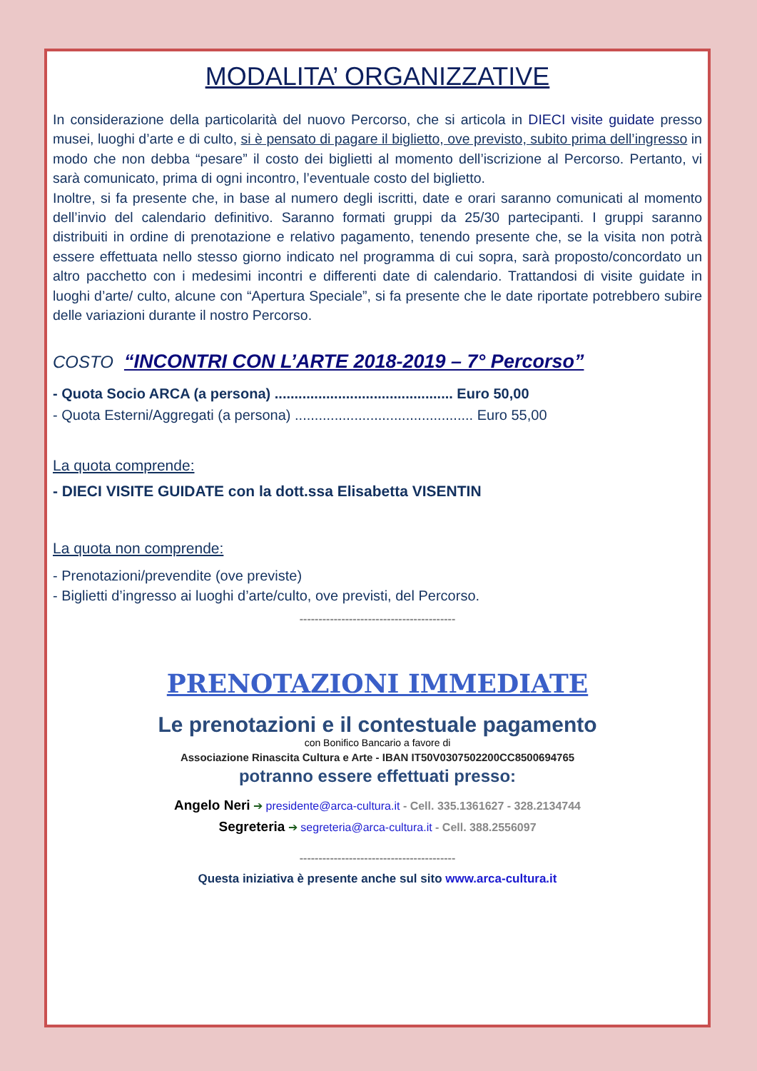MODALITA’ ORGANIZZATIVE
In considerazione della particolarità del nuovo Percorso, che si articola in DIECI visite guidate presso musei, luoghi d’arte e di culto, si è pensato di pagare il biglietto, ove previsto, subito prima dell’ingresso in modo che non debba “pesare” il costo dei biglietti al momento dell’iscrizione al Percorso. Pertanto, vi sarà comunicato, prima di ogni incontro, l’eventuale costo del biglietto.
Inoltre, si fa presente che, in base al numero degli iscritti, date e orari saranno comunicati al momento dell’invio del calendario definitivo. Saranno formati gruppi da 25/30 partecipanti. I gruppi saranno distribuiti in ordine di prenotazione e relativo pagamento, tenendo presente che, se la visita non potrà essere effettuata nello stesso giorno indicato nel programma di cui sopra, sarà proposto/concordato un altro pacchetto con i medesimi incontri e differenti date di calendario. Trattandosi di visite guidate in luoghi d’arte/ culto, alcune con “Apertura Speciale”, si fa presente che le date riportate potrebbero subire delle variazioni durante il nostro Percorso.
COSTO “INCONTRI CON L’ARTE 2018-2019 – 7° Percorso”
- Quota Socio ARCA (a persona) ............................................. Euro 50,00
- Quota Esterni/Aggregati (a persona) ............................................. Euro 55,00
La quota comprende:
- DIECI VISITE GUIDATE con la dott.ssa Elisabetta VISENTIN
La quota non comprende:
- Prenotazioni/prevendite (ove previste)
- Biglietti d’ingresso ai luoghi d’arte/culto, ove previsti, del Percorso.
-----------------------------------------
PRENOTAZIONI IMMEDIATE
Le prenotazioni e il contestuale pagamento
con Bonifico Bancario a favore di
Associazione Rinascita Cultura e Arte - IBAN IT50V0307502200CC8500694765
potranno essere effettuati presso:
Angelo Neri ➔ presidente@arca-cultura.it - Cell. 335.1361627 - 328.2134744
Segreteria ➔ segreteria@arca-cultura.it - Cell. 388.2556097
-----------------------------------------
Questa iniziativa è presente anche sul sito www.arca-cultura.it